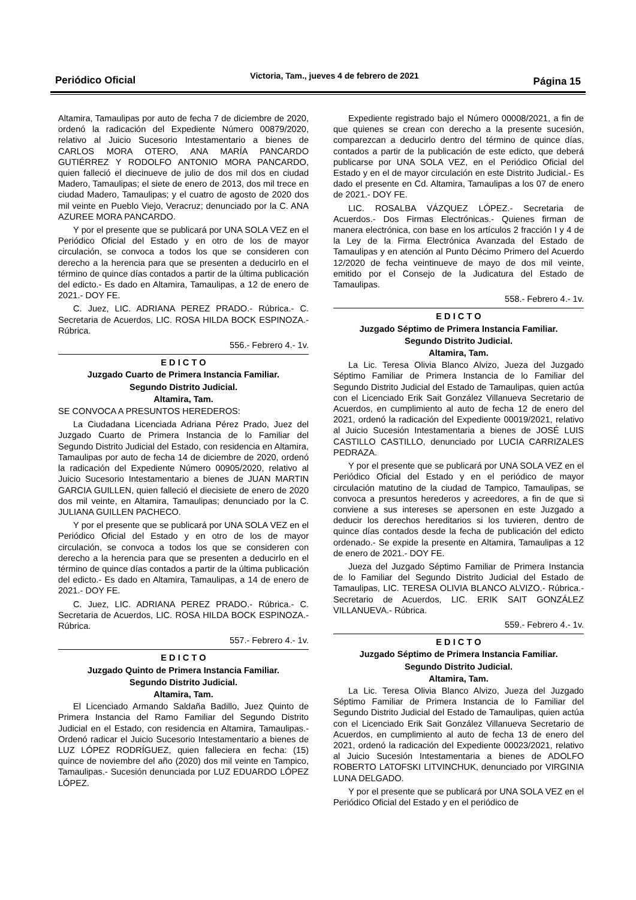Periódico Oficial Victoria, Tam., jueves 4 de febrero de 2021 Página 15
Altamira, Tamaulipas por auto de fecha 7 de diciembre de 2020, ordenó la radicación del Expediente Número 00879/2020, relativo al Juicio Sucesorio Intestamentario a bienes de CARLOS MORA OTERO, ANA MARÍA PANCARDO GUTIÉRREZ Y RODOLFO ANTONIO MORA PANCARDO, quien falleció el diecinueve de julio de dos mil dos en ciudad Madero, Tamaulipas; el siete de enero de 2013, dos mil trece en ciudad Madero, Tamaulipas; y el cuatro de agosto de 2020 dos mil veinte en Pueblo Viejo, Veracruz; denunciado por la C. ANA AZUREE MORA PANCARDO.
Y por el presente que se publicará por UNA SOLA VEZ en el Periódico Oficial del Estado y en otro de los de mayor circulación, se convoca a todos los que se consideren con derecho a la herencia para que se presenten a deducirlo en el término de quince días contados a partir de la última publicación del edicto.- Es dado en Altamira, Tamaulipas, a 12 de enero de 2021.- DOY FE.
C. Juez, LIC. ADRIANA PEREZ PRADO.- Rúbrica.- C. Secretaria de Acuerdos, LIC. ROSA HILDA BOCK ESPINOZA.- Rúbrica.
556.- Febrero 4.- 1v.
E D I C T O
Juzgado Cuarto de Primera Instancia Familiar.
Segundo Distrito Judicial.
Altamira, Tam.
SE CONVOCA A PRESUNTOS HEREDEROS:
La Ciudadana Licenciada Adriana Pérez Prado, Juez del Juzgado Cuarto de Primera Instancia de lo Familiar del Segundo Distrito Judicial del Estado, con residencia en Altamira, Tamaulipas por auto de fecha 14 de diciembre de 2020, ordenó la radicación del Expediente Número 00905/2020, relativo al Juicio Sucesorio Intestamentario a bienes de JUAN MARTIN GARCIA GUILLEN, quien falleció el diecisiete de enero de 2020 dos mil veinte, en Altamira, Tamaulipas; denunciado por la C. JULIANA GUILLEN PACHECO.
Y por el presente que se publicará por UNA SOLA VEZ en el Periódico Oficial del Estado y en otro de los de mayor circulación, se convoca a todos los que se consideren con derecho a la herencia para que se presenten a deducirlo en el término de quince días contados a partir de la última publicación del edicto.- Es dado en Altamira, Tamaulipas, a 14 de enero de 2021.- DOY FE.
C. Juez, LIC. ADRIANA PEREZ PRADO.- Rúbrica.- C. Secretaria de Acuerdos, LIC. ROSA HILDA BOCK ESPINOZA.- Rúbrica.
557.- Febrero 4.- 1v.
E D I C T O
Juzgado Quinto de Primera Instancia Familiar.
Segundo Distrito Judicial.
Altamira, Tam.
El Licenciado Armando Saldaña Badillo, Juez Quinto de Primera Instancia del Ramo Familiar del Segundo Distrito Judicial en el Estado, con residencia en Altamira, Tamaulipas.- Ordenó radicar el Juicio Sucesorio Intestamentario a bienes de LUZ LÓPEZ RODRÍGUEZ, quien falleciera en fecha: (15) quince de noviembre del año (2020) dos mil veinte en Tampico, Tamaulipas.- Sucesión denunciada por LUZ EDUARDO LÓPEZ LÓPEZ.
Expediente registrado bajo el Número 00008/2021, a fin de que quienes se crean con derecho a la presente sucesión, comparezcan a deducirlo dentro del término de quince días, contados a partir de la publicación de este edicto, que deberá publicarse por UNA SOLA VEZ, en el Periódico Oficial del Estado y en el de mayor circulación en este Distrito Judicial.- Es dado el presente en Cd. Altamira, Tamaulipas a los 07 de enero de 2021.- DOY FE.
LIC. ROSALBA VÁZQUEZ LÓPEZ.- Secretaria de Acuerdos.- Dos Firmas Electrónicas.- Quienes firman de manera electrónica, con base en los artículos 2 fracción I y 4 de la Ley de la Firma Electrónica Avanzada del Estado de Tamaulipas y en atención al Punto Décimo Primero del Acuerdo 12/2020 de fecha veintinueve de mayo de dos mil veinte, emitido por el Consejo de la Judicatura del Estado de Tamaulipas.
558.- Febrero 4.- 1v.
E D I C T O
Juzgado Séptimo de Primera Instancia Familiar.
Segundo Distrito Judicial.
Altamira, Tam.
La Lic. Teresa Olivia Blanco Alvizo, Jueza del Juzgado Séptimo Familiar de Primera Instancia de lo Familiar del Segundo Distrito Judicial del Estado de Tamaulipas, quien actúa con el Licenciado Erik Sait González Villanueva Secretario de Acuerdos, en cumplimiento al auto de fecha 12 de enero del 2021, ordenó la radicación del Expediente 00019/2021, relativo al Juicio Sucesión Intestamentaria a bienes de JOSÉ LUIS CASTILLO CASTILLO, denunciado por LUCIA CARRIZALES PEDRAZA.
Y por el presente que se publicará por UNA SOLA VEZ en el Periódico Oficial del Estado y en el periódico de mayor circulación matutino de la ciudad de Tampico, Tamaulipas, se convoca a presuntos herederos y acreedores, a fin de que si conviene a sus intereses se apersonen en este Juzgado a deducir los derechos hereditarios si los tuvieren, dentro de quince días contados desde la fecha de publicación del edicto ordenado.- Se expide la presente en Altamira, Tamaulipas a 12 de enero de 2021.- DOY FE.
Jueza del Juzgado Séptimo Familiar de Primera Instancia de lo Familiar del Segundo Distrito Judicial del Estado de Tamaulipas, LIC. TERESA OLIVIA BLANCO ALVIZO.- Rúbrica.- Secretario de Acuerdos, LIC. ERIK SAIT GONZÁLEZ VILLANUEVA.- Rúbrica.
559.- Febrero 4.- 1v.
E D I C T O
Juzgado Séptimo de Primera Instancia Familiar.
Segundo Distrito Judicial.
Altamira, Tam.
La Lic. Teresa Olivia Blanco Alvizo, Jueza del Juzgado Séptimo Familiar de Primera Instancia de lo Familiar del Segundo Distrito Judicial del Estado de Tamaulipas, quien actúa con el Licenciado Erik Sait González Villanueva Secretario de Acuerdos, en cumplimiento al auto de fecha 13 de enero del 2021, ordenó la radicación del Expediente 00023/2021, relativo al Juicio Sucesión Intestamentaria a bienes de ADOLFO ROBERTO LATOFSKI LITVINCHUK, denunciado por VIRGINIA LUNA DELGADO.
Y por el presente que se publicará por UNA SOLA VEZ en el Periódico Oficial del Estado y en el periódico de